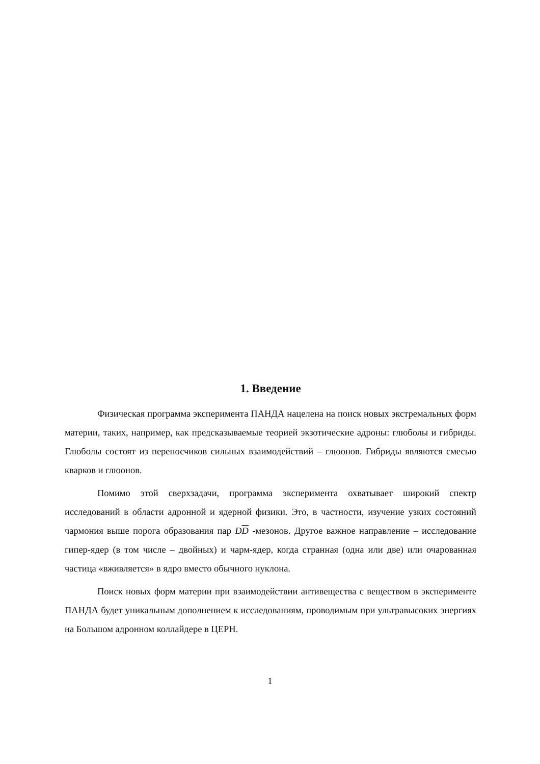1. Введение
Физическая программа эксперимента ПАНДА нацелена на поиск новых экстремальных форм материи, таких, например, как предсказываемые теорией экзотические адроны: глюболы и гибриды. Глюболы состоят из переносчиков сильных взаимодействий – глюонов. Гибриды являются смесью кварков и глюонов.
Помимо этой сверхзадачи, программа эксперимента охватывает широкий спектр исследований в области адронной и ядерной физики. Это, в частности, изучение узких состояний чармония выше порога образования пар DD -мезонов. Другое важное направление – исследование гипер-ядер (в том числе – двойных) и чарм-ядер, когда странная (одна или две) или очарованная частица «вживляется» в ядро вместо обычного нуклона.
Поиск новых форм материи при взаимодействии антивещества с веществом в эксперименте ПАНДА будет уникальным дополнением к исследованиям, проводимым при ультравысоких энергиях на Большом адронном коллайдере в ЦЕРН.
1